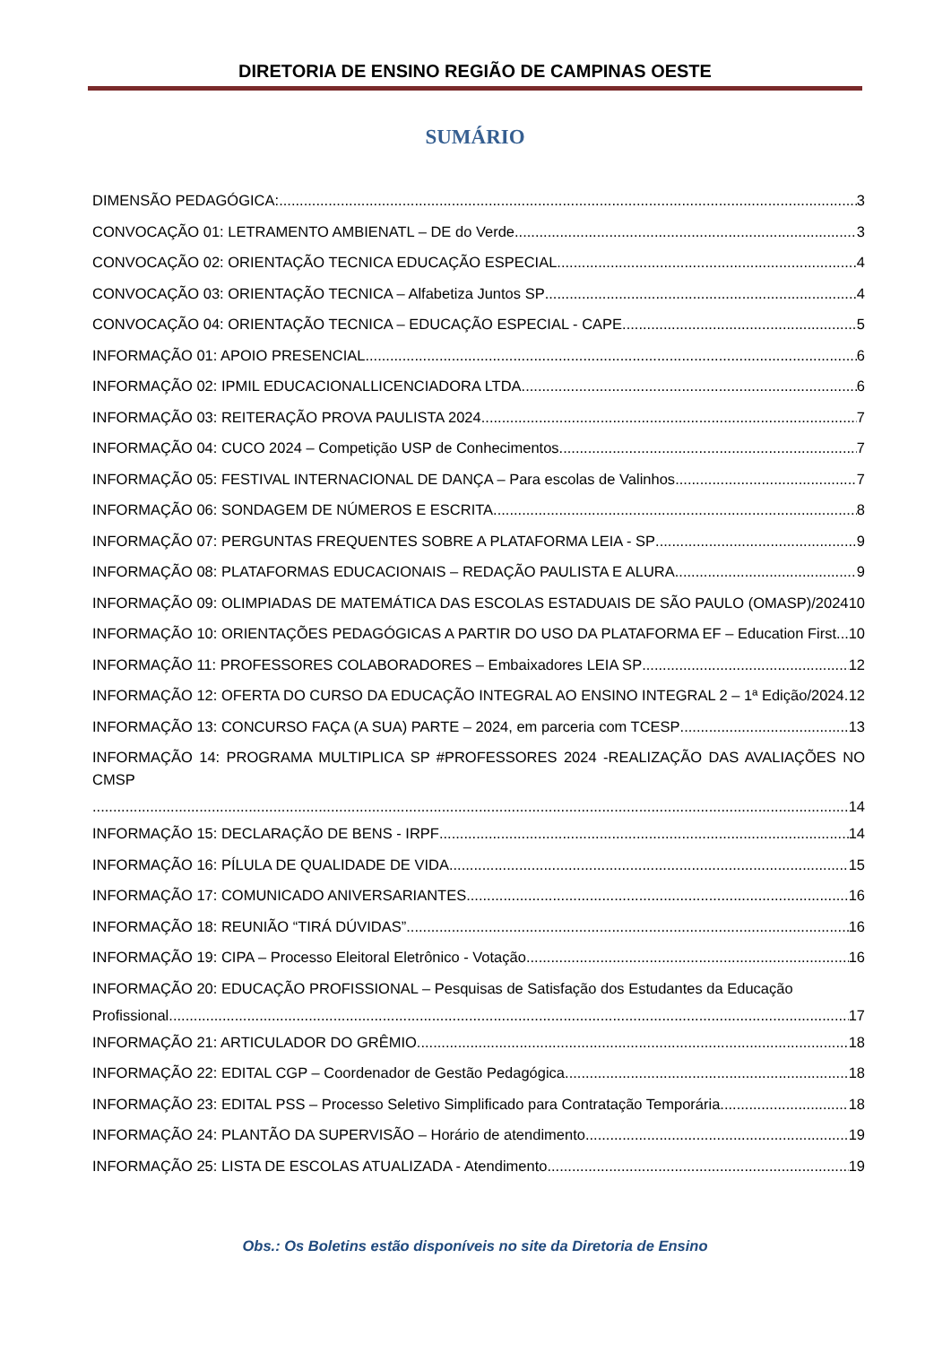DIRETORIA DE ENSINO REGIÃO DE CAMPINAS OESTE
SUMÁRIO
DIMENSÃO PEDAGÓGICA: 3
CONVOCAÇÃO 01: LETRAMENTO AMBIENATL – DE do Verde 3
CONVOCAÇÃO 02: ORIENTAÇÃO TECNICA EDUCAÇÃO ESPECIAL 4
CONVOCAÇÃO 03: ORIENTAÇÃO TECNICA – Alfabetiza Juntos SP 4
CONVOCAÇÃO 04: ORIENTAÇÃO TECNICA – EDUCAÇÃO ESPECIAL - CAPE 5
INFORMAÇÃO 01: APOIO PRESENCIAL 6
INFORMAÇÃO 02: IPMIL EDUCACIONALLICENCIADORA LTDA 6
INFORMAÇÃO 03: REITERAÇÃO PROVA PAULISTA 2024 7
INFORMAÇÃO 04: CUCO 2024 – Competição USP de Conhecimentos 7
INFORMAÇÃO 05: FESTIVAL INTERNACIONAL DE DANÇA – Para escolas de Valinhos 7
INFORMAÇÃO 06: SONDAGEM DE NÚMEROS E ESCRITA 8
INFORMAÇÃO 07: PERGUNTAS FREQUENTES SOBRE A PLATAFORMA LEIA - SP 9
INFORMAÇÃO 08: PLATAFORMAS EDUCACIONAIS – REDAÇÃO PAULISTA E ALURA 9
INFORMAÇÃO 09: OLIMPIADAS DE MATEMÁTICA DAS ESCOLAS ESTADUAIS DE SÃO PAULO (OMASP)/2024 10
INFORMAÇÃO 10: ORIENTAÇÕES PEDAGÓGICAS A PARTIR DO USO DA PLATAFORMA EF – Education First 10
INFORMAÇÃO 11: PROFESSORES COLABORADORES – Embaixadores LEIA SP 12
INFORMAÇÃO 12: OFERTA DO CURSO DA EDUCAÇÃO INTEGRAL AO ENSINO INTEGRAL 2 – 1ª Edição/2024 12
INFORMAÇÃO 13: CONCURSO FAÇA (A SUA) PARTE – 2024, em parceria com TCESP 13
INFORMAÇÃO 14: PROGRAMA MULTIPLICA SP #PROFESSORES 2024 -REALIZAÇÃO DAS AVALIAÇÕES NO CMSP
14
INFORMAÇÃO 15: DECLARAÇÃO DE BENS - IRPF 14
INFORMAÇÃO 16: PÍLULA DE QUALIDADE DE VIDA 15
INFORMAÇÃO 17: COMUNICADO ANIVERSARIANTES 16
INFORMAÇÃO 18: REUNIÃO “TIRÁ DÚVIDAS” 16
INFORMAÇÃO 19: CIPA – Processo Eleitoral Eletrônico - Votação 16
INFORMAÇÃO 20: EDUCAÇÃO PROFISSIONAL – Pesquisas de Satisfação dos Estudantes da Educação
Profissional 17
INFORMAÇÃO 21: ARTICULADOR DO GRÊMIO 18
INFORMAÇÃO 22: EDITAL CGP – Coordenador de Gestão Pedagógica 18
INFORMAÇÃO 23: EDITAL PSS – Processo Seletivo Simplificado para Contratação Temporária 18
INFORMAÇÃO 24: PLANTÃO DA SUPERVISÃO – Horário de atendimento 19
INFORMAÇÃO 25: LISTA DE ESCOLAS ATUALIZADA - Atendimento 19
Obs.: Os Boletins estão disponíveis no site da Diretoria de Ensino